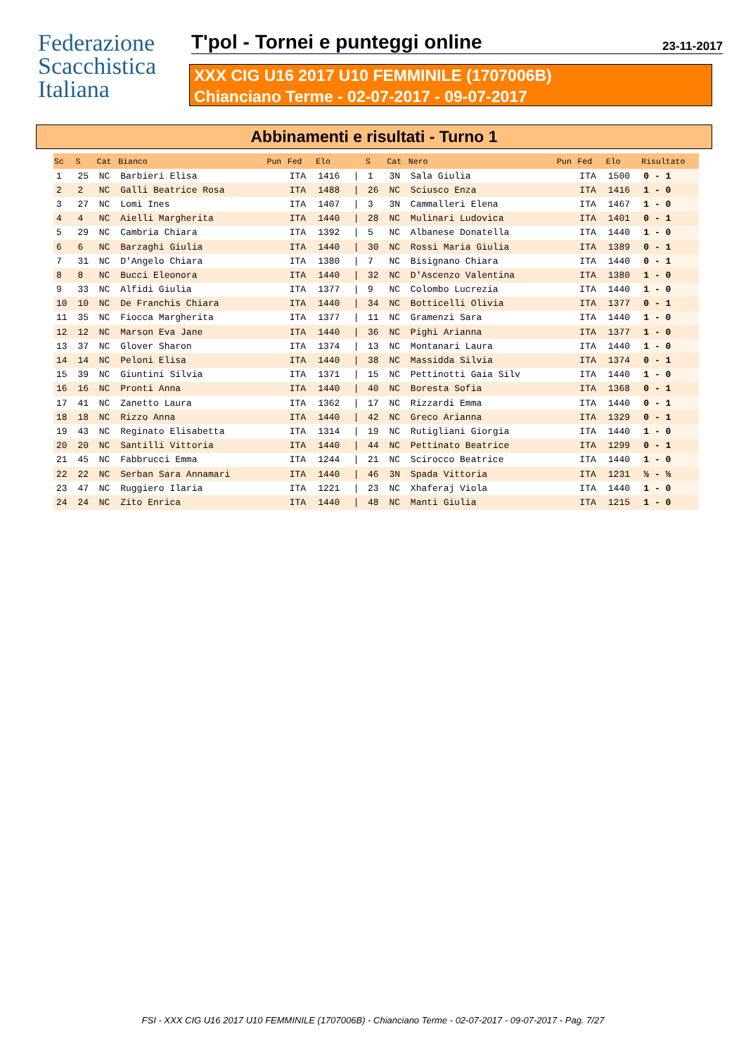Federazione
Scacchistica
Italiana
T'pol - Tornei e punteggi online 23-11-2017
XXX CIG U16 2017 U10 FEMMINILE (1707006B)
Chianciano Terme - 02-07-2017 - 09-07-2017
Abbinamenti e risultati - Turno 1
| Sc | S | Cat | Bianco | Pun | Fed | Elo | | S | Cat | Nero | Pun | Fed | Elo | Risultato |
| --- | --- | --- | --- | --- | --- | --- | --- | --- | --- | --- | --- | --- | --- | --- |
| 1 | 25 | NC | Barbieri Elisa | | ITA | 1416 | / | 1 | 3N | Sala Giulia | | ITA | 1500 | 0 - 1 |
| 2 | 2 | NC | Galli Beatrice Rosa | | ITA | 1488 | / | 26 | NC | Sciusco Enza | | ITA | 1416 | 1 - 0 |
| 3 | 27 | NC | Lomi Ines | | ITA | 1407 | / | 3 | 3N | Cammalleri Elena | | ITA | 1467 | 1 - 0 |
| 4 | 4 | NC | Aielli Margherita | | ITA | 1440 | / | 28 | NC | Mulinari Ludovica | | ITA | 1401 | 0 - 1 |
| 5 | 29 | NC | Cambria Chiara | | ITA | 1392 | / | 5 | NC | Albanese Donatella | | ITA | 1440 | 1 - 0 |
| 6 | 6 | NC | Barzaghi Giulia | | ITA | 1440 | / | 30 | NC | Rossi Maria Giulia | | ITA | 1389 | 0 - 1 |
| 7 | 31 | NC | D'Angelo Chiara | | ITA | 1380 | / | 7 | NC | Bisignano Chiara | | ITA | 1440 | 0 - 1 |
| 8 | 8 | NC | Bucci Eleonora | | ITA | 1440 | / | 32 | NC | D'Ascenzo Valentina | | ITA | 1380 | 1 - 0 |
| 9 | 33 | NC | Alfidi Giulia | | ITA | 1377 | / | 9 | NC | Colombo Lucrezia | | ITA | 1440 | 1 - 0 |
| 10 | 10 | NC | De Franchis Chiara | | ITA | 1440 | / | 34 | NC | Botticelli Olivia | | ITA | 1377 | 0 - 1 |
| 11 | 35 | NC | Fiocca Margherita | | ITA | 1377 | / | 11 | NC | Gramenzi Sara | | ITA | 1440 | 1 - 0 |
| 12 | 12 | NC | Marson Eva Jane | | ITA | 1440 | / | 36 | NC | Pighi Arianna | | ITA | 1377 | 1 - 0 |
| 13 | 37 | NC | Glover Sharon | | ITA | 1374 | / | 13 | NC | Montanari Laura | | ITA | 1440 | 1 - 0 |
| 14 | 14 | NC | Peloni Elisa | | ITA | 1440 | / | 38 | NC | Massidda Silvia | | ITA | 1374 | 0 - 1 |
| 15 | 39 | NC | Giuntini Silvia | | ITA | 1371 | / | 15 | NC | Pettinotti Gaia Silv | | ITA | 1440 | 1 - 0 |
| 16 | 16 | NC | Pronti Anna | | ITA | 1440 | / | 40 | NC | Boresta Sofia | | ITA | 1368 | 0 - 1 |
| 17 | 41 | NC | Zanetto Laura | | ITA | 1362 | / | 17 | NC | Rizzardi Emma | | ITA | 1440 | 0 - 1 |
| 18 | 18 | NC | Rizzo Anna | | ITA | 1440 | / | 42 | NC | Greco Arianna | | ITA | 1329 | 0 - 1 |
| 19 | 43 | NC | Reginato Elisabetta | | ITA | 1314 | / | 19 | NC | Rutigliani Giorgia | | ITA | 1440 | 1 - 0 |
| 20 | 20 | NC | Santilli Vittoria | | ITA | 1440 | / | 44 | NC | Pettinato Beatrice | | ITA | 1299 | 0 - 1 |
| 21 | 45 | NC | Fabbrucci Emma | | ITA | 1244 | / | 21 | NC | Scirocco Beatrice | | ITA | 1440 | 1 - 0 |
| 22 | 22 | NC | Serban Sara Annamari | | ITA | 1440 | / | 46 | 3N | Spada Vittoria | | ITA | 1231 | ½ - ½ |
| 23 | 47 | NC | Ruggiero Ilaria | | ITA | 1221 | / | 23 | NC | Xhaferaj Viola | | ITA | 1440 | 1 - 0 |
| 24 | 24 | NC | Zito Enrica | | ITA | 1440 | / | 48 | NC | Manti Giulia | | ITA | 1215 | 1 - 0 |
FSI - XXX CIG U16 2017 U10 FEMMINILE (1707006B) - Chianciano Terme - 02-07-2017 - 09-07-2017 - Pag. 7/27